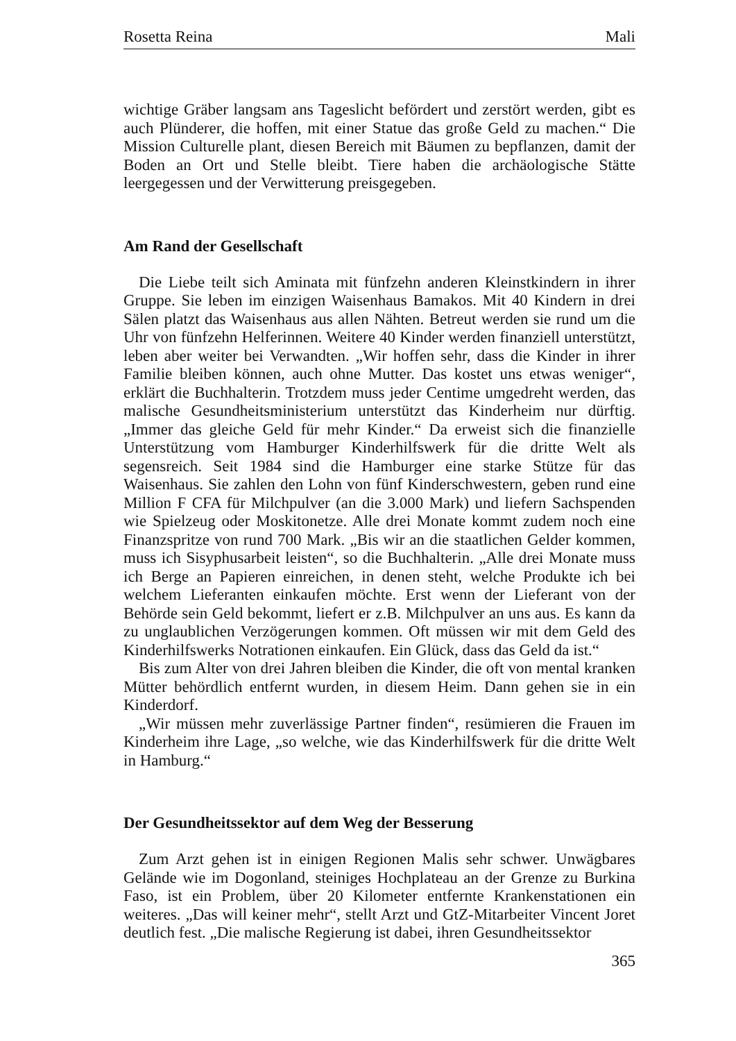Rosetta Reina Mali
wichtige Gräber langsam ans Tageslicht befördert und zerstört werden, gibt es auch Plünderer, die hoffen, mit einer Statue das große Geld zu machen.“ Die Mission Culturelle plant, diesen Bereich mit Bäumen zu bepflanzen, damit der Boden an Ort und Stelle bleibt. Tiere haben die archäologische Stätte leergegessen und der Verwitterung preisgegeben.
Am Rand der Gesellschaft
Die Liebe teilt sich Aminata mit fünfzehn anderen Kleinstkindern in ihrer Gruppe. Sie leben im einzigen Waisenhaus Bamakos. Mit 40 Kindern in drei Sälen platzt das Waisenhaus aus allen Nähten. Betreut werden sie rund um die Uhr von fünfzehn Helferinnen. Weitere 40 Kinder werden finanziell unterstützt, leben aber weiter bei Verwandten. „Wir hoffen sehr, dass die Kinder in ihrer Familie bleiben können, auch ohne Mutter. Das kostet uns etwas weniger“, erklärt die Buchhalterin. Trotzdem muss jeder Centime umgedreht werden, das malische Gesundheitsministerium unterstützt das Kinderheim nur dürftig. „Immer das gleiche Geld für mehr Kinder.“ Da erweist sich die finanzielle Unterstützung vom Hamburger Kinderhilfswerk für die dritte Welt als segensreich. Seit 1984 sind die Hamburger eine starke Stütze für das Waisenhaus. Sie zahlen den Lohn von fünf Kinderschwestern, geben rund eine Million F CFA für Milchpulver (an die 3.000 Mark) und liefern Sachspenden wie Spielzeug oder Moskitonetze. Alle drei Monate kommt zudem noch eine Finanzspritze von rund 700 Mark. „Bis wir an die staatlichen Gelder kommen, muss ich Sisyphusarbeit leisten“, so die Buchhalterin. „Alle drei Monate muss ich Berge an Papieren einreichen, in denen steht, welche Produkte ich bei welchem Lieferanten einkaufen möchte. Erst wenn der Lieferant von der Behörde sein Geld bekommt, liefert er z.B. Milchpulver an uns aus. Es kann da zu unglaublichen Verzögerungen kommen. Oft müssen wir mit dem Geld des Kinderhilfswerks Notrationen einkaufen. Ein Glück, dass das Geld da ist.“
Bis zum Alter von drei Jahren bleiben die Kinder, die oft von mental kranken Mütter behördlich entfernt wurden, in diesem Heim. Dann gehen sie in ein Kinderdorf.
„Wir müssen mehr zuverlässige Partner finden“, resümieren die Frauen im Kinderheim ihre Lage, „so welche, wie das Kinderhilfswerk für die dritte Welt in Hamburg.“
Der Gesundheitssektor auf dem Weg der Besserung
Zum Arzt gehen ist in einigen Regionen Malis sehr schwer. Unwägbares Gelände wie im Dogonland, steiniges Hochplateau an der Grenze zu Burkina Faso, ist ein Problem, über 20 Kilometer entfernte Krankenstationen ein weiteres. „Das will keiner mehr“, stellt Arzt und GtZ-Mitarbeiter Vincent Joret deutlich fest. „Die malische Regierung ist dabei, ihren Gesundheitssektor
365